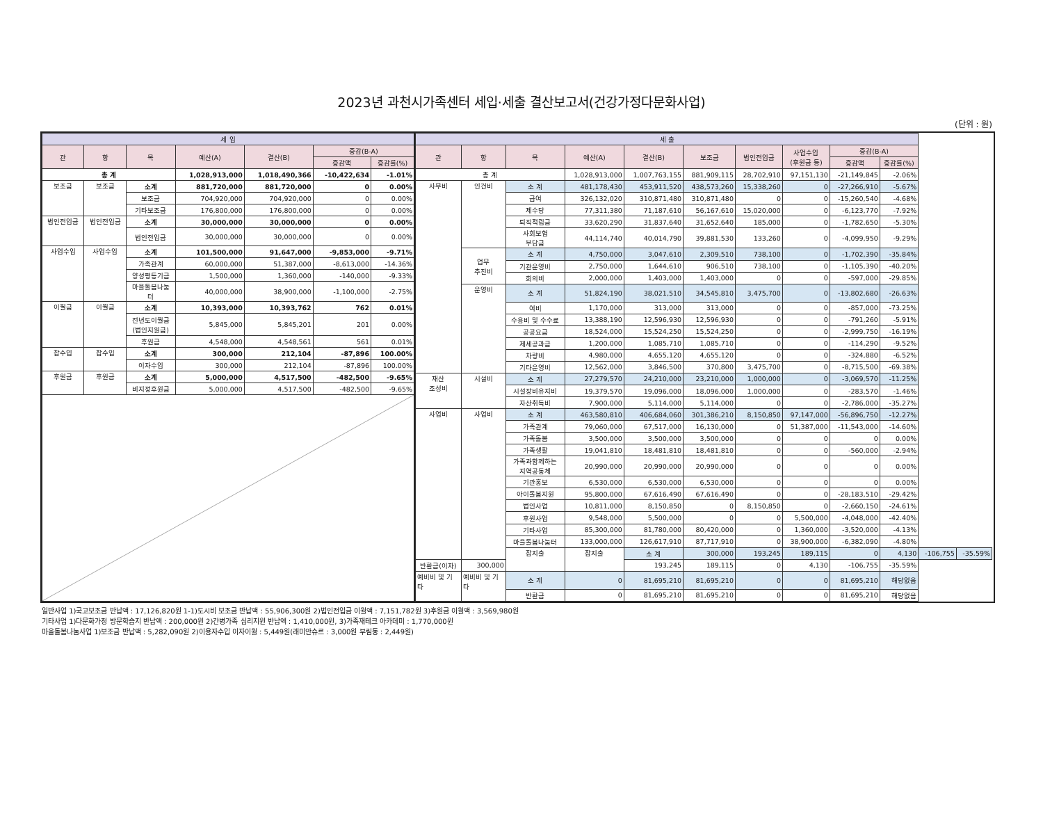2023년 과천시가족센터 세입·세출 결산보고서(건강가정다문화사업)
(단위 : 원)
| 세 입 | | | | | | |
| --- | --- | --- | --- | --- | --- | --- |
| 관 | 항 | 목 | 예산(A) | 결산(B) | 증감(B-A) | |
| | | | | | 증감액 | 증감률(%) |
| 총 계 | | | 1,028,913,000 | 1,018,490,366 | -10,422,634 | -1.01% |
| 보조금 | 보조금 | 소계 | 881,720,000 | 881,720,000 | 0 | 0.00% |
| | | 보조금 | 704,920,000 | 704,920,000 | 0 | 0.00% |
| | | 기타보조금 | 176,800,000 | 176,800,000 | 0 | 0.00% |
| 법인전입금 | 법인전입금 | 소계 | 30,000,000 | 30,000,000 | 0 | 0.00% |
| | | 법인전입금 | 30,000,000 | 30,000,000 | 0 | 0.00% |
| 사업수입 | 사업수입 | 소계 | 101,500,000 | 91,647,000 | -9,853,000 | -9.71% |
| | | 가족관계 | 60,000,000 | 51,387,000 | -8,613,000 | -14.36% |
| | | 양성평등기금 | 1,500,000 | 1,360,000 | -140,000 | -9.33% |
| | | 마을돌봄나눔 터 | 40,000,000 | 38,900,000 | -1,100,000 | -2.75% |
| 이월금 | 이월금 | 소계 | 10,393,000 | 10,393,762 | 762 | 0.01% |
| | | 전년도이월금 (법인지원금) | 5,845,000 | 5,845,201 | 201 | 0.00% |
| | | 후원금 | 4,548,000 | 4,548,561 | 561 | 0.01% |
| 잡수입 | 잡수입 | 소계 | 300,000 | 212,104 | -87,896 | 100.00% |
| | | 이자수입 | 300,000 | 212,104 | -87,896 | 100.00% |
| 후원금 | 후원금 | 소계 | 5,000,000 | 4,517,500 | -482,500 | -9.65% |
| | | 비지정후원금 | 5,000,000 | 4,517,500 | -482,500 | -9.65% |
| 세 출 | | | | | | | | | | | |
| --- | --- | --- | --- | --- | --- | --- | --- | --- | --- | --- | --- |
| 관 | 항 | 목 | 예산(A) | 결산(B) | 보조금 | 법인전입금 | 사업수입 (후원금 등) | 증감(B-A) | | | |
| | | | | | | | | 증감액 | 증감률(%) | | |
| 총 계 | | | 1,028,913,000 | 1,007,763,155 | 881,909,115 | 28,702,910 | 97,151,130 | -21,149,845 | -2.06% | | |
| 사무비 | 인건비 | 소 계 | 481,178,430 | 453,911,520 | 438,573,260 | 15,338,260 | 0 | -27,266,910 | -5.67% | | |
| | | 급여 | 326,132,020 | 310,871,480 | 310,871,480 | 0 | 0 | -15,260,540 | -4.68% | | |
| | | 제수당 | 77,311,380 | 71,187,610 | 56,167,610 | 15,020,000 | 0 | -6,123,770 | -7.92% | | |
| | | 퇴직적립금 | 33,620,290 | 31,837,640 | 31,652,640 | 185,000 | 0 | -1,782,650 | -5.30% | | |
| | | 사회보험 부담금 | 44,114,740 | 40,014,790 | 39,881,530 | 133,260 | 0 | -4,099,950 | -9.29% | | |
| | 업무 추진비 | 소 계 | 4,750,000 | 3,047,610 | 2,309,510 | 738,100 | 0 | -1,702,390 | -35.84% | | |
| | | 기관운영비 | 2,750,000 | 1,644,610 | 906,510 | 738,100 | 0 | -1,105,390 | -40.20% | | |
| | | 회의비 | 2,000,000 | 1,403,000 | 1,403,000 | 0 | 0 | -597,000 | -29.85% | | |
| | 운영비 | 소 계 | 51,824,190 | 38,021,510 | 34,545,810 | 3,475,700 | 0 | -13,802,680 | -26.63% | | |
| | | 여비 | 1,170,000 | 313,000 | 313,000 | 0 | 0 | -857,000 | -73.25% | | |
| | | 수용비 및 수수료 | 13,388,190 | 12,596,930 | 12,596,930 | 0 | 0 | -791,260 | -5.91% | | |
| | | 공공요금 | 18,524,000 | 15,524,250 | 15,524,250 | 0 | 0 | -2,999,750 | -16.19% | | |
| | | 제세공과금 | 1,200,000 | 1,085,710 | 1,085,710 | 0 | 0 | -114,290 | -9.52% | | |
| | | 차량비 | 4,980,000 | 4,655,120 | 4,655,120 | 0 | 0 | -324,880 | -6.52% | | |
| | | 기타운영비 | 12,562,000 | 3,846,500 | 370,800 | 3,475,700 | 0 | -8,715,500 | -69.38% | | |
| 재산 조성비 | 시설비 | 소 계 | 27,279,570 | 24,210,000 | 23,210,000 | 1,000,000 | 0 | -3,069,570 | -11.25% | | |
| | | 시설장비유지비 | 19,379,570 | 19,096,000 | 18,096,000 | 1,000,000 | 0 | -283,570 | -1.46% | | |
| | | 자산취득비 | 7,900,000 | 5,114,000 | 5,114,000 | 0 | 0 | -2,786,000 | -35.27% | | |
| 사업비 | 사업비 | 소 계 | 463,580,810 | 406,684,060 | 301,386,210 | 8,150,850 | 97,147,000 | -56,896,750 | -12.27% | | |
| | | 가족관계 | 79,060,000 | 67,517,000 | 16,130,000 | 0 | 51,387,000 | -11,543,000 | -14.60% | | |
| | | 가족돌봄 | 3,500,000 | 3,500,000 | 3,500,000 | 0 | 0 | 0 | 0.00% | | |
| | | 가족생활 | 19,041,810 | 18,481,810 | 18,481,810 | 0 | 0 | -560,000 | -2.94% | | |
| | | 가족과함께하는 지역공동체 | 20,990,000 | 20,990,000 | 20,990,000 | 0 | 0 | 0 | 0.00% | | |
| | | 기관홍보 | 6,530,000 | 6,530,000 | 6,530,000 | 0 | 0 | 0 | 0.00% | | |
| | | 아이돌봄지원 | 95,800,000 | 67,616,490 | 67,616,490 | 0 | 0 | -28,183,510 | -29.42% | | |
| | | 법인사업 | 10,811,000 | 8,150,850 | 0 | 8,150,850 | 0 | -2,660,150 | -24.61% | | |
| | | 후원사업 | 9,548,000 | 5,500,000 | 0 | 0 | 5,500,000 | -4,048,000 | -42.40% | | |
| | | 기타사업 | 85,300,000 | 81,780,000 | 80,420,000 | 0 | 1,360,000 | -3,520,000 | -4.13% | | |
| | | 마을돌봄나눔터 | 133,000,000 | 126,617,910 | 87,717,910 | 0 | 38,900,000 | -6,382,090 | -4.80% | | |
| | | 잡지출 | 잡지출 | 소 계 | 300,000 | 193,245 | 189,115 | 0 | 4,130 | -106,755 | -35.59% |
| 반환금(이자) | 300,000 | | | 193,245 | 189,115 | 0 | 4,130 | -106,755 | -35.59% | | |
| 예비비 및 기 타 | 예비비 및 기 타 | 소 계 | 0 | 81,695,210 | 81,695,210 | 0 | 0 | 81,695,210 | 해당없음 | | |
| | | 반환금 | 0 | 81,695,210 | 81,695,210 | 0 | 0 | 81,695,210 | 해당없음 | | |
일반사업 1)국고보조금 반납액 : 17,126,820원 1-1)도시비 보조금 반납액 : 55,906,300원 2)법인전입금 이월액 : 7,151,782원 3)후원금 이월액 : 3,569,980원
기타사업 1)다문화가정 방문학습지 반납액 : 200,000원 2)간병가족 심리지원 반납액 : 1,410,000원, 3)가족재테크 아카데미 : 1,770,000원
마을돌봄나눔사업 1)보조금 반납액 : 5,282,090원 2)이용자수입 이자이월 : 5,449원(래미안슈르 : 3,000원 부림동 : 2,449원)